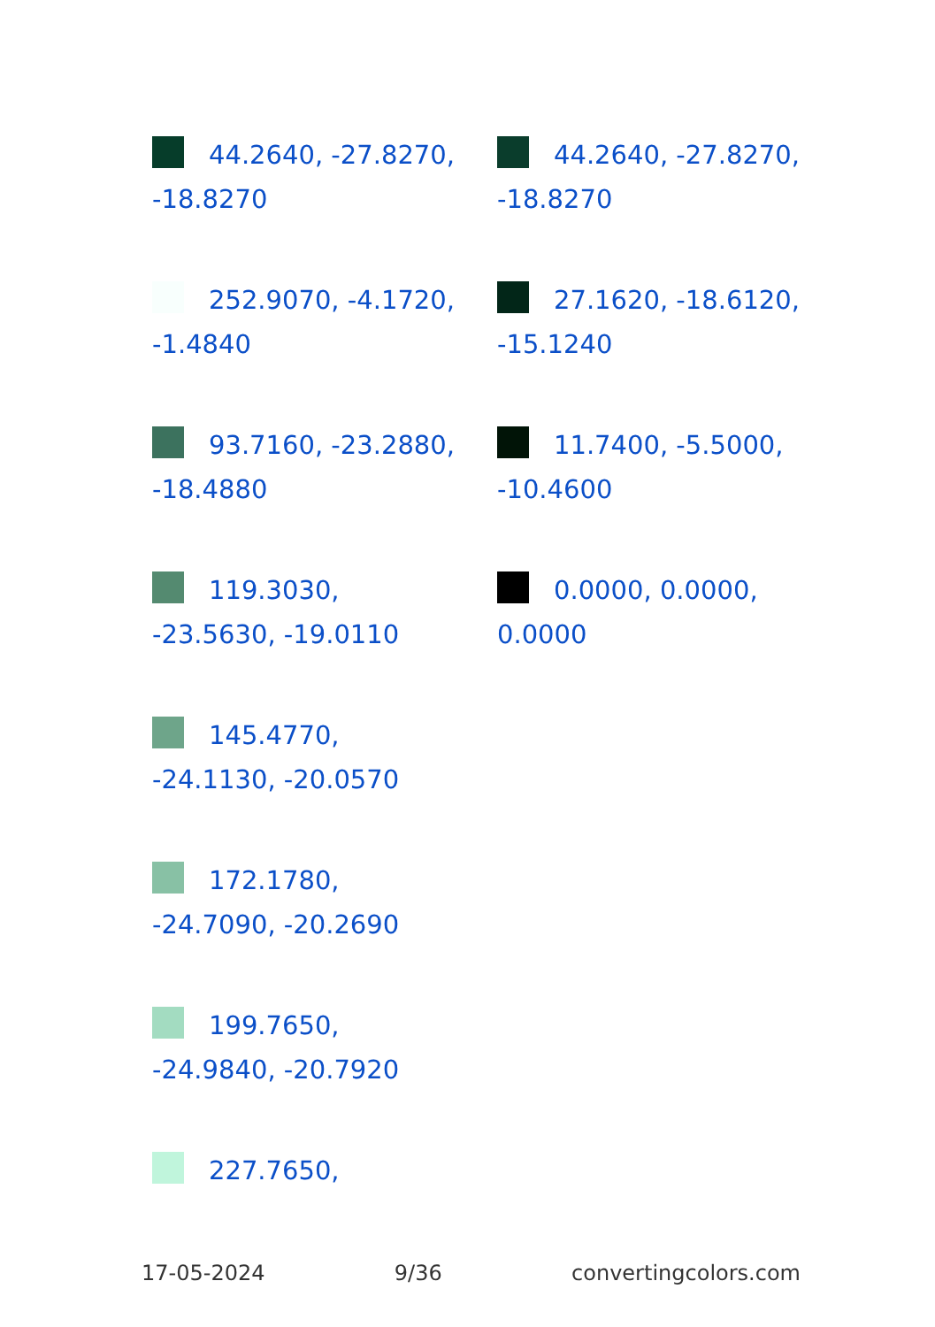44.2640, -27.8270, -18.8270
252.9070, -4.1720, -1.4840
93.7160, -23.2880, -18.4880
119.3030, -23.5630, -19.0110
145.4770, -24.1130, -20.0570
172.1780, -24.7090, -20.2690
199.7650, -24.9840, -20.7920
227.7650,
44.2640, -27.8270, -18.8270
27.1620, -18.6120, -15.1240
11.7400, -5.5000, -10.4600
0.0000, 0.0000, 0.0000
17-05-2024 9/36 convertingcolors.com